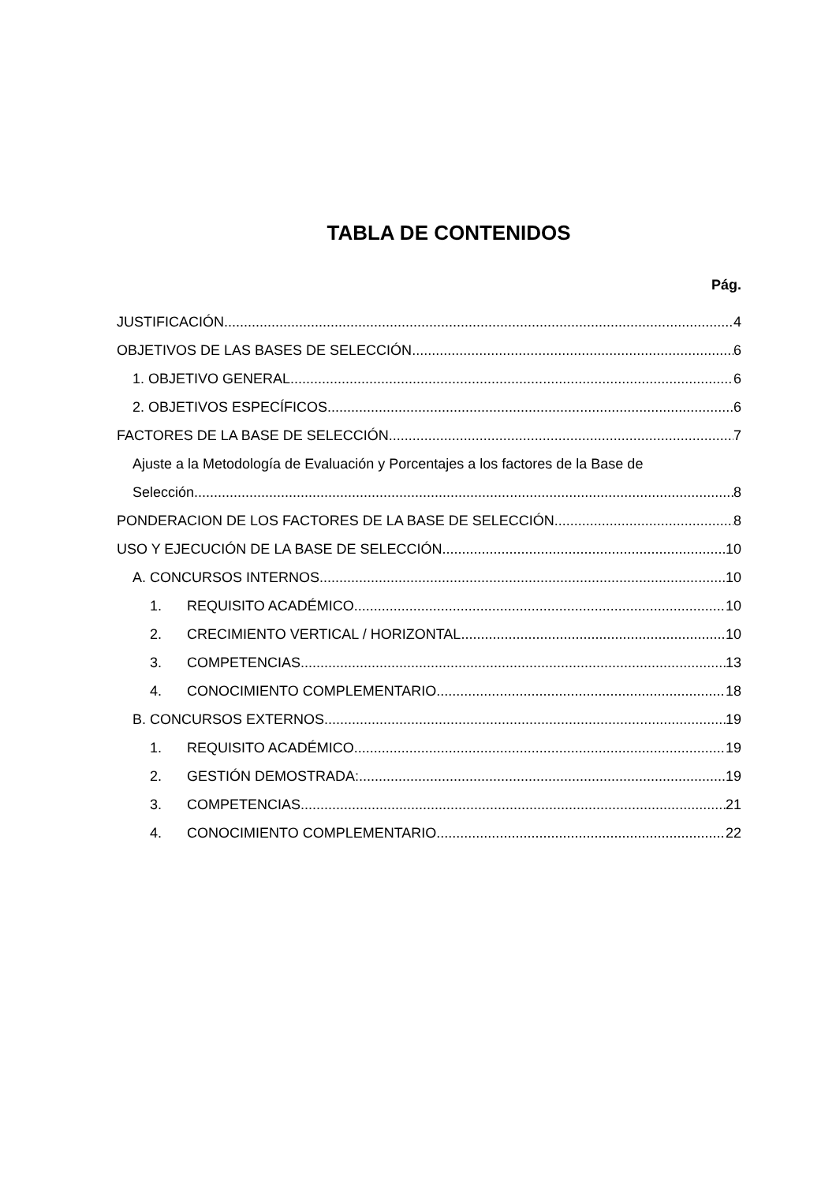TABLA DE CONTENIDOS
Pág.
JUSTIFICACIÓN 4
OBJETIVOS DE LAS BASES DE SELECCIÓN 6
1. OBJETIVO GENERAL 6
2. OBJETIVOS ESPECÍFICOS 6
FACTORES DE LA BASE DE SELECCIÓN 7
Ajuste a la Metodología de Evaluación y Porcentajes a los factores de la Base de
Selección 8
PONDERACION DE LOS FACTORES DE LA BASE DE SELECCIÓN 8
USO Y EJECUCIÓN DE LA BASE DE SELECCIÓN 10
A. CONCURSOS INTERNOS 10
1. REQUISITO ACADÉMICO 10
2. CRECIMIENTO VERTICAL / HORIZONTAL 10
3. COMPETENCIAS 13
4. CONOCIMIENTO COMPLEMENTARIO 18
B. CONCURSOS EXTERNOS 19
1. REQUISITO ACADÉMICO 19
2. GESTIÓN DEMOSTRADA: 19
3. COMPETENCIAS 21
4. CONOCIMIENTO COMPLEMENTARIO 22